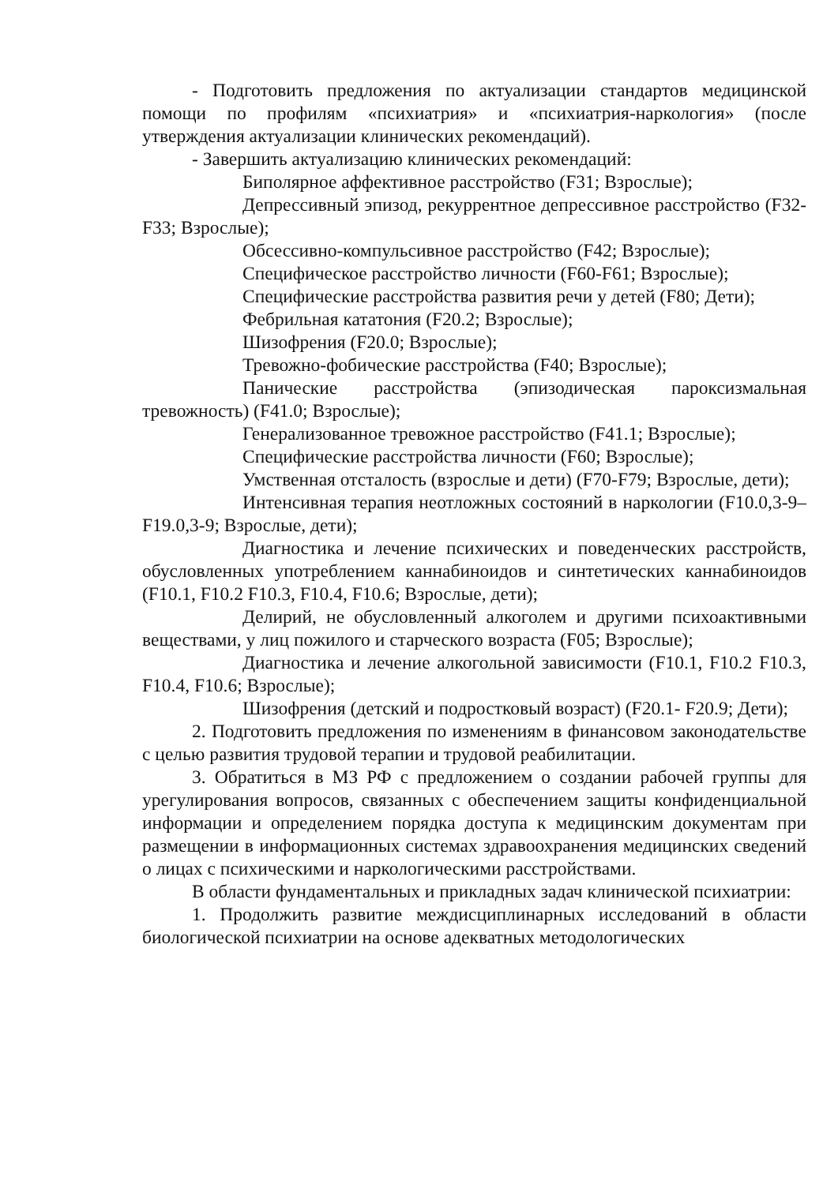- Подготовить предложения по актуализации стандартов медицинской помощи по профилям «психиатрия» и «психиатрия-наркология» (после утверждения актуализации клинических рекомендаций).
- Завершить актуализацию клинических рекомендаций:
Биполярное аффективное расстройство (F31; Взрослые);
Депрессивный эпизод, рекуррентное депрессивное расстройство (F32-F33; Взрослые);
Обсессивно-компульсивное расстройство (F42; Взрослые);
Специфическое расстройство личности (F60-F61; Взрослые);
Специфические расстройства развития речи у детей (F80; Дети);
Фебрильная кататония (F20.2; Взрослые);
Шизофрения (F20.0; Взрослые);
Тревожно-фобические расстройства (F40; Взрослые);
Панические расстройства (эпизодическая пароксизмальная тревожность) (F41.0; Взрослые);
Генерализованное тревожное расстройство (F41.1; Взрослые);
Специфические расстройства личности (F60; Взрослые);
Умственная отсталость (взрослые и дети) (F70-F79; Взрослые, дети);
Интенсивная терапия неотложных состояний в наркологии (F10.0,3-9–F19.0,3-9; Взрослые, дети);
Диагностика и лечение психических и поведенческих расстройств, обусловленных употреблением каннабиноидов и синтетических каннабиноидов (F10.1, F10.2 F10.3, F10.4, F10.6; Взрослые, дети);
Делирий, не обусловленный алкоголем и другими психоактивными веществами, у лиц пожилого и старческого возраста (F05; Взрослые);
Диагностика и лечение алкогольной зависимости (F10.1, F10.2 F10.3, F10.4, F10.6; Взрослые);
Шизофрения (детский и подростковый возраст) (F20.1- F20.9; Дети);
2. Подготовить предложения по изменениям в финансовом законодательстве с целью развития трудовой терапии и трудовой реабилитации.
3. Обратиться в МЗ РФ с предложением о создании рабочей группы для урегулирования вопросов, связанных с обеспечением защиты конфиденциальной информации и определением порядка доступа к медицинским документам при размещении в информационных системах здравоохранения медицинских сведений о лицах с психическими и наркологическими расстройствами.
В области фундаментальных и прикладных задач клинической психиатрии:
1. Продолжить развитие междисциплинарных исследований в области биологической психиатрии на основе адекватных методологических